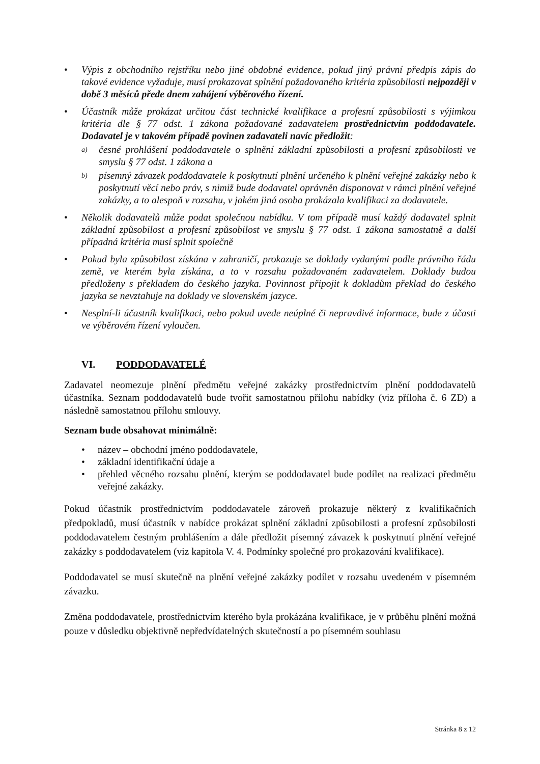• Výpis z obchodního rejstříku nebo jiné obdobné evidence, pokud jiný právní předpis zápis do takové evidence vyžaduje, musí prokazovat splnění požadovaného kritéria způsobilosti nejpozději v době 3 měsíců přede dnem zahájení výběrového řízení.
• Účastník může prokázat určitou část technické kvalifikace a profesní způsobilosti s výjimkou kritéria dle § 77 odst. 1 zákona požadované zadavatelem prostřednictvím poddodavatele. Dodavatel je v takovém případě povinen zadavateli navíc předložit:
a) česné prohlášení poddodavatele o splnění základní způsobilosti a profesní způsobilosti ve smyslu § 77 odst. 1 zákona a
b) písemný závazek poddodavatele k poskytnutí plnění určeného k plnění veřejné zakázky nebo k poskytnutí věcí nebo práv, s nimiž bude dodavatel oprávněn disponovat v rámci plnění veřejné zakázky, a to alespoň v rozsahu, v jakém jiná osoba prokázala kvalifikaci za dodavatele.
• Několik dodavatelů může podat společnou nabídku. V tom případě musí každý dodavatel splnit základní způsobilost a profesní způsobilost ve smyslu § 77 odst. 1 zákona samostatně a další případná kritéria musí splnit společně
• Pokud byla způsobilost získána v zahraničí, prokazuje se doklady vydanými podle právního řádu země, ve kterém byla získána, a to v rozsahu požadovaném zadavatelem. Doklady budou předloženy s překladem do českého jazyka. Povinnost připojit k dokladům překlad do českého jazyka se nevztahuje na doklady ve slovenském jazyce.
• Nesplní-li účastník kvalifikaci, nebo pokud uvede neúplné či nepravdivé informace, bude z účasti ve výběrovém řízení vyloučen.
VI. PODDODAVATELÉ
Zadavatel neomezuje plnění předmětu veřejné zakázky prostřednictvím plnění poddodavatelů účastníka. Seznam poddodavatelů bude tvořit samostatnou přílohu nabídky (viz příloha č. 6 ZD) a následně samostatnou přílohu smlouvy.
Seznam bude obsahovat minimálně:
• název – obchodní jméno poddodavatele,
• základní identifikační údaje a
• přehled věcného rozsahu plnění, kterým se poddodavatel bude podílet na realizaci předmětu veřejné zakázky.
Pokud účastník prostřednictvím poddodavatele zároveň prokazuje některý z kvalifikačních předpokladů, musí účastník v nabídce prokázat splnění základní způsobilosti a profesní způsobilosti poddodavatelem čestným prohlášením a dále předložit písemný závazek k poskytnutí plnění veřejné zakázky s poddodavatelem (viz kapitola V. 4. Podmínky společné pro prokazování kvalifikace).
Poddodavatel se musí skutečně na plnění veřejné zakázky podílet v rozsahu uvedeném v písemném závazku.
Změna poddodavatele, prostřednictvím kterého byla prokázána kvalifikace, je v průběhu plnění možná pouze v důsledku objektivně nepředvídatelných skutečností a po písemném souhlasu
Stránka 8 z 12